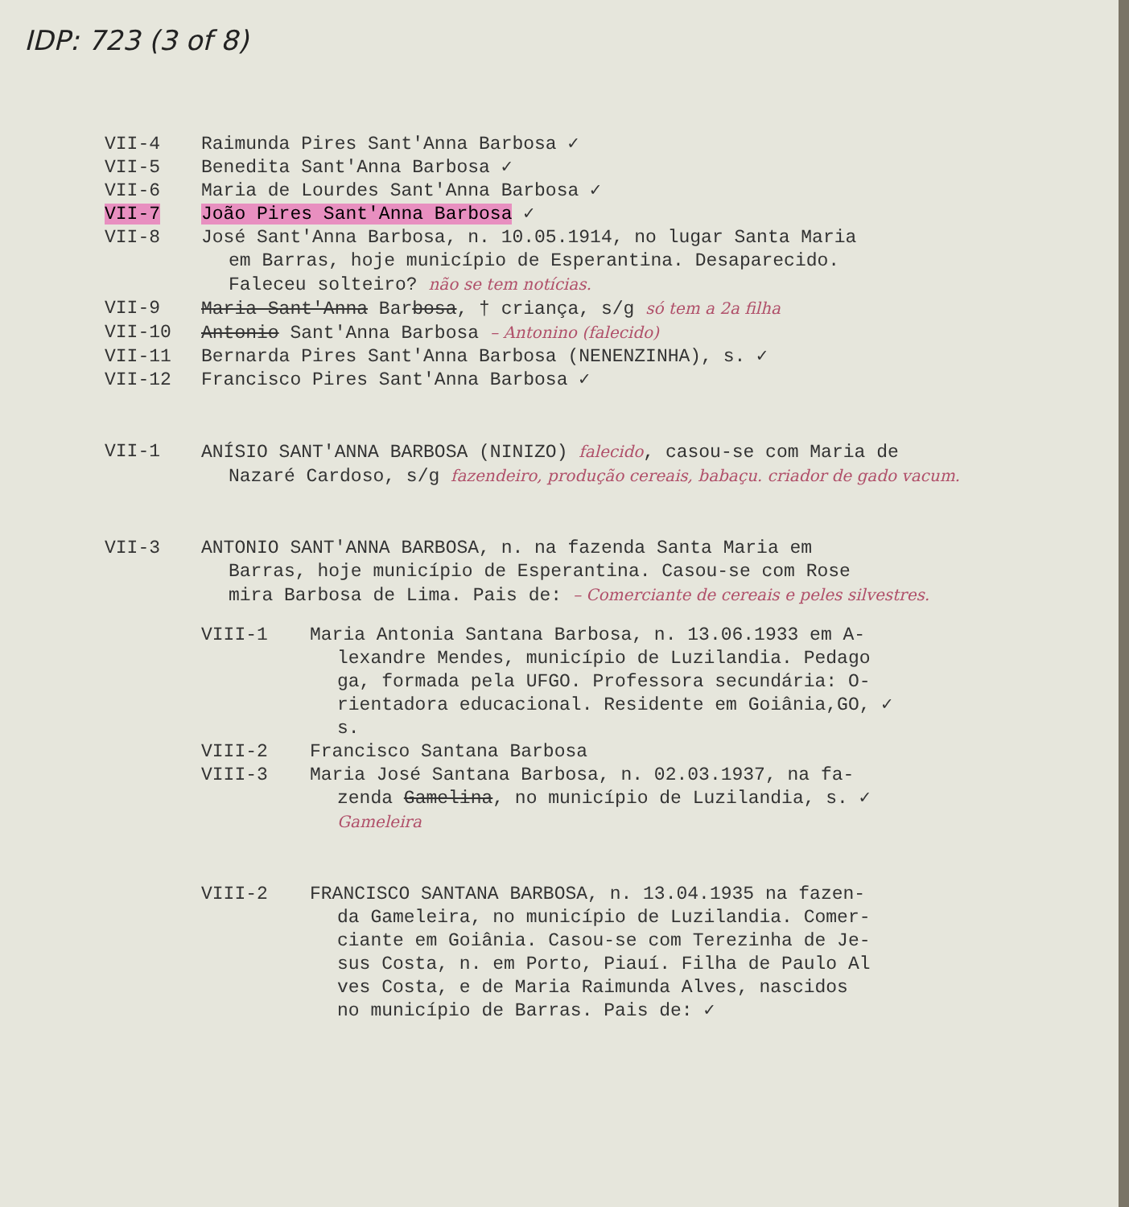IDP: 723 (3 of 8)
VII-4 Raimunda Pires Sant'Anna Barbosa ✓
VII-5 Benedita Sant'Anna Barbosa ✓
VII-6 Maria de Lourdes Sant'Anna Barbosa ✓
VII-7 João Pires Sant'Anna Barbosa ✓
VII-8 José Sant'Anna Barbosa, n. 10.05.1914, no lugar Santa Maria
em Barras, hoje município de Esperantina. Desaparecido.
Faleceu solteiro? não se tem notícias.
VII-9 Maria Sant'Anna Barbosa, † criança, s/g só tem a 2a filha
VII-10 Antonio Sant'Anna Barbosa – Antonino (falecido)
VII-11 Bernarda Pires Sant'Anna Barbosa (NENENZINHA), s. ✓
VII-12 Francisco Pires Sant'Anna Barbosa ✓
VII-1 ANÍSIO SANT'ANNA BARBOSA (NINIZO) falecido, casou-se com Maria de
Nazaré Cardoso, s/g fazendeiro, produção cereais, babaçu. criador de gado vacum.
VII-3 ANTONIO SANT'ANNA BARBOSA, n. na fazenda Santa Maria em
Barras, hoje município de Esperantina. Casou-se com Rose
mira Barbosa de Lima. Pais de: – Comerciante de cereais e peles silvestres.
VIII-1 Maria Antonia Santana Barbosa, n. 13.06.1933 em A-
lexandre Mendes, município de Luzilandia. Pedago
ga, formada pela UFGO. Professora secundária: O-
rientadora educacional. Residente em Goiânia,GO, ✓
s.
VIII-2 Francisco Santana Barbosa
VIII-3 Maria José Santana Barbosa, n. 02.03.1937, na fa-
zenda Gamelina, no município de Luzilandia, s. ✓
Gameleira
VIII-2 FRANCISCO SANTANA BARBOSA, n. 13.04.1935 na fazen-
da Gameleira, no município de Luzilandia. Comer-
ciante em Goiânia. Casou-se com Terezinha de Je-
sus Costa, n. em Porto, Piauí. Filha de Paulo Al
ves Costa, e de Maria Raimunda Alves, nascidos
no município de Barras. Pais de: ✓